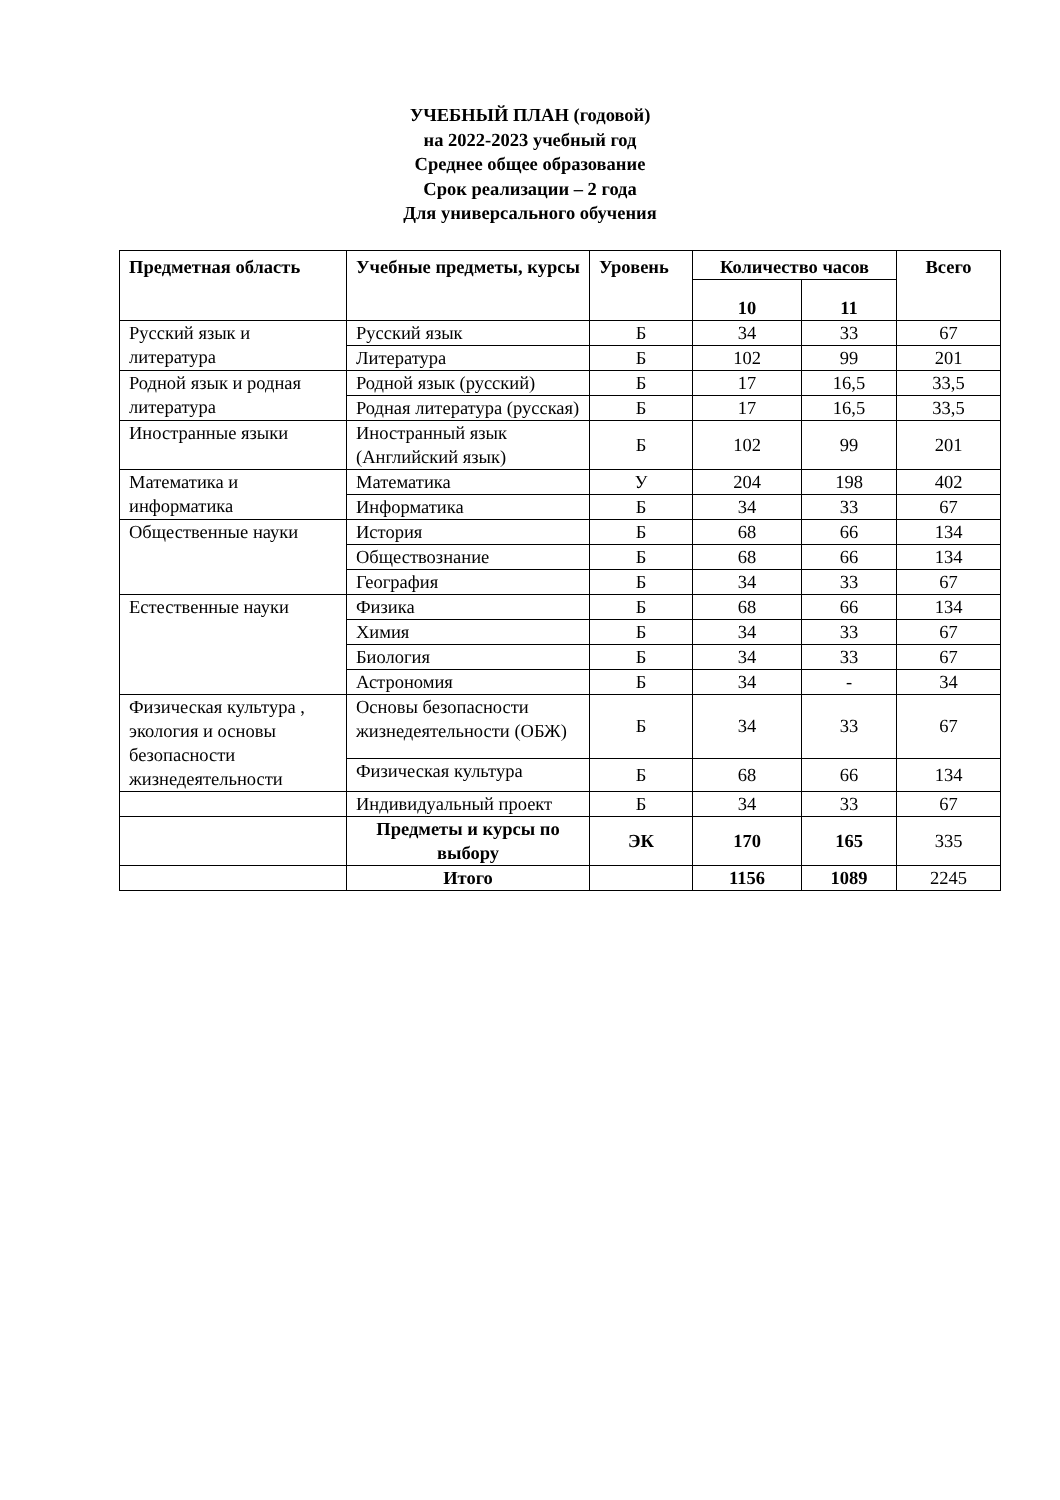УЧЕБНЫЙ ПЛАН (годовой)
на 2022-2023 учебный год
Среднее общее образование
Срок реализации – 2 года
Для универсального обучения
| Предметная область | Учебные предметы, курсы | Уровень | Количество часов | | Всего |
| --- | --- | --- | --- | --- | --- |
| | | | 10 | 11 | |
| Русский язык и литература | Русский язык | Б | 34 | 33 | 67 |
| | Литература | Б | 102 | 99 | 201 |
| Родной язык и родная литература | Родной язык (русский) | Б | 17 | 16,5 | 33,5 |
| | Родная литература (русская) | Б | 17 | 16,5 | 33,5 |
| Иностранные языки | Иностранный язык (Английский язык) | Б | 102 | 99 | 201 |
| Математика и информатика | Математика | У | 204 | 198 | 402 |
| | Информатика | Б | 34 | 33 | 67 |
| Общественные науки | История | Б | 68 | 66 | 134 |
| | Обществознание | Б | 68 | 66 | 134 |
| | География | Б | 34 | 33 | 67 |
| Естественные науки | Физика | Б | 68 | 66 | 134 |
| | Химия | Б | 34 | 33 | 67 |
| | Биология | Б | 34 | 33 | 67 |
| | Астрономия | Б | 34 | - | 34 |
| Физическая культура , экология и основы безопасности жизнедеятельности | Основы безопасности жизнедеятельности (ОБЖ) | Б | 34 | 33 | 67 |
| | Физическая культура | Б | 68 | 66 | 134 |
| | Индивидуальный проект | Б | 34 | 33 | 67 |
| | Предметы и курсы по выбору | ЭК | 170 | 165 | 335 |
| | Итого | | 1156 | 1089 | 2245 |